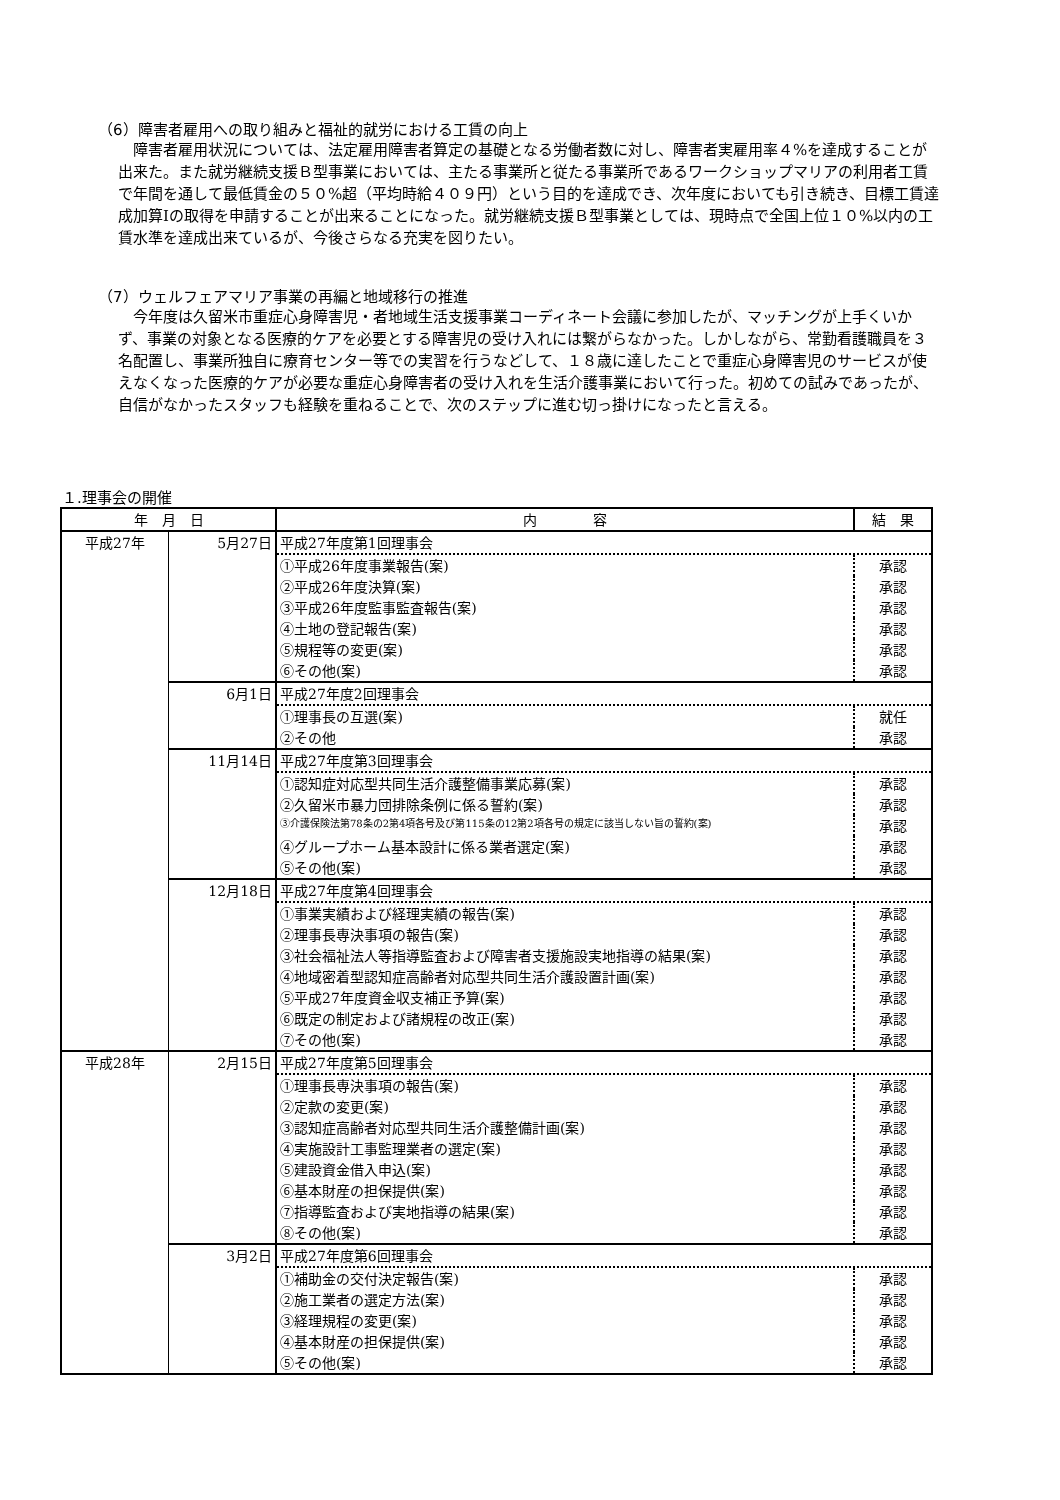（6）障害者雇用への取り組みと福祉的就労における工賃の向上
障害者雇用状況については、法定雇用障害者算定の基礎となる労働者数に対し、障害者実雇用率４%を達成することが出来た。また就労継続支援Ｂ型事業においては、主たる事業所と従たる事業所であるワークショップマリアの利用者工賃で年間を通して最低賃金の５０%超（平均時給４０９円）という目的を達成でき、次年度においても引き続き、目標工賃達成加算Ⅰの取得を申請することが出来ることになった。就労継続支援Ｂ型事業としては、現時点で全国上位１０%以内の工賃水準を達成出来ているが、今後さらなる充実を図りたい。
（7）ウェルフェアマリア事業の再編と地域移行の推進
今年度は久留米市重症心身障害児・者地域生活支援事業コーディネート会議に参加したが、マッチングが上手くいかず、事業の対象となる医療的ケアを必要とする障害児の受け入れには繋がらなかった。しかしながら、常勤看護職員を３名配置し、事業所独自に療育センター等での実習を行うなどして、１８歳に達したことで重症心身障害児のサービスが使えなくなった医療的ケアが必要な重症心身障害者の受け入れを生活介護事業において行った。初めての試みであったが、自信がなかったスタッフも経験を重ねることで、次のステップに進む切っ掛けになったと言える。
１.理事会の開催
| 年 月 日 | | 内 容 | 結 果 |
| --- | --- | --- | --- |
| 平成27年 | 5月27日 | 平成27年度第1回理事会 | |
| | | ①平成26年度事業報告(案) | 承認 |
| | | ②平成26年度決算(案) | 承認 |
| | | ③平成26年度監事監査報告(案) | 承認 |
| | | ④土地の登記報告(案) | 承認 |
| | | ⑤規程等の変更(案) | 承認 |
| | | ⑥その他(案) | 承認 |
| | 6月1日 | 平成27年度2回理事会 | |
| | | ①理事長の互選(案) | 就任 |
| | | ②その他 | 承認 |
| | 11月14日 | 平成27年度第3回理事会 | |
| | | ①認知症対応型共同生活介護整備事業応募(案) | 承認 |
| | | ②久留米市暴力団排除条例に係る誓約(案) | 承認 |
| | | ③介護保険法第78条の2第4項各号及び第115条の12第2項各号の規定に該当しない旨の誓約(案) | 承認 |
| | | ④グループホーム基本設計に係る業者選定(案) | 承認 |
| | | ⑤その他(案) | 承認 |
| | 12月18日 | 平成27年度第4回理事会 | |
| | | ①事業実績および経理実績の報告(案) | 承認 |
| | | ②理事長専決事項の報告(案) | 承認 |
| | | ③社会福祉法人等指導監査および障害者支援施設実地指導の結果(案) | 承認 |
| | | ④地域密着型認知症高齢者対応型共同生活介護設置計画(案) | 承認 |
| | | ⑤平成27年度資金収支補正予算(案) | 承認 |
| | | ⑥既定の制定および諸規程の改正(案) | 承認 |
| | | ⑦その他(案) | 承認 |
| 平成28年 | 2月15日 | 平成27年度第5回理事会 | |
| | | ①理事長専決事項の報告(案) | 承認 |
| | | ②定款の変更(案) | 承認 |
| | | ③認知症高齢者対応型共同生活介護整備計画(案) | 承認 |
| | | ④実施設計工事監理業者の選定(案) | 承認 |
| | | ⑤建設資金借入申込(案) | 承認 |
| | | ⑥基本財産の担保提供(案) | 承認 |
| | | ⑦指導監査および実地指導の結果(案) | 承認 |
| | | ⑧その他(案) | 承認 |
| | 3月2日 | 平成27年度第6回理事会 | |
| | | ①補助金の交付決定報告(案) | 承認 |
| | | ②施工業者の選定方法(案) | 承認 |
| | | ③経理規程の変更(案) | 承認 |
| | | ④基本財産の担保提供(案) | 承認 |
| | | ⑤その他(案) | 承認 |